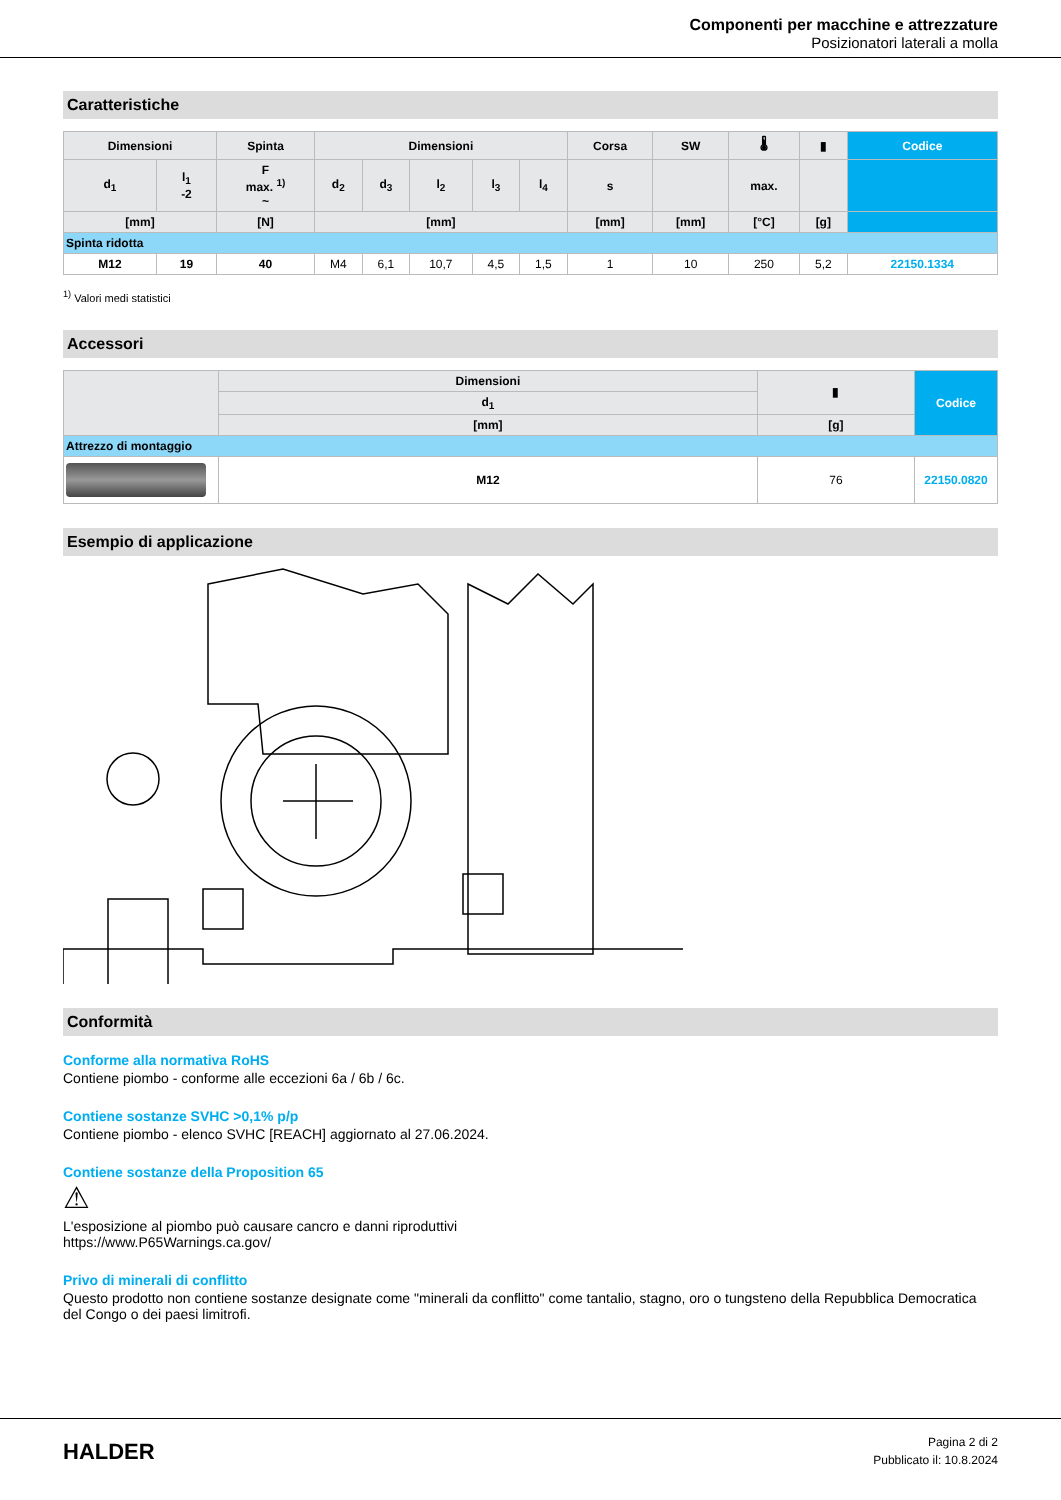Componenti per macchine e attrezzature
Posizionatori laterali a molla
Caratteristiche
| Dimensioni | | Spinta | Dimensioni | | | | | Corsa | SW | 🌡 | ▮ | Codice |
| --- | --- | --- | --- | --- | --- | --- | --- | --- | --- | --- | --- | --- |
| d<sub>1</sub> | l<sub>1</sub> -2 | F max. <sup>1)</sup> ~ | d<sub>2</sub> | d<sub>3</sub> | l<sub>2</sub> | l<sub>3</sub> | l<sub>4</sub> | s | | max. | | |
| [mm] | | [N] | [mm] | | | | | [mm] | [mm] | [°C] | [g] | |
| Spinta ridotta | | | | | | | | | | | | |
| M12 | 19 | 40 | M4 | 6,1 | 10,7 | 4,5 | 1,5 | 1 | 10 | 250 | 5,2 | 22150.1334 |
<sup>1)</sup> Valori medi statistici
Accessori
| | Dimensioni | ▮ | Codice |
| --- | --- | --- | --- |
| | d<sub>1</sub> | | |
| | [mm] | [g] | |
| Attrezzo di montaggio | | | |
| | M12 | 76 | 22150.0820 |
Esempio di applicazione
Conformità
Conforme alla normativa RoHS
Contiene piombo - conforme alle eccezioni 6a / 6b / 6c.
Contiene sostanze SVHC >0,1% p/p
Contiene piombo - elenco SVHC [REACH] aggiornato al 27.06.2024.
Contiene sostanze della Proposition 65
⚠
L'esposizione al piombo può causare cancro e danni riproduttivi
https://www.P65Warnings.ca.gov/
Privo di minerali di conflitto
Questo prodotto non contiene sostanze designate come "minerali da conflitto" come tantalio, stagno, oro o tungsteno della Repubblica Democratica del Congo o dei paesi limitrofi.
HALDER
Pagina 2 di 2
Pubblicato il: 10.8.2024